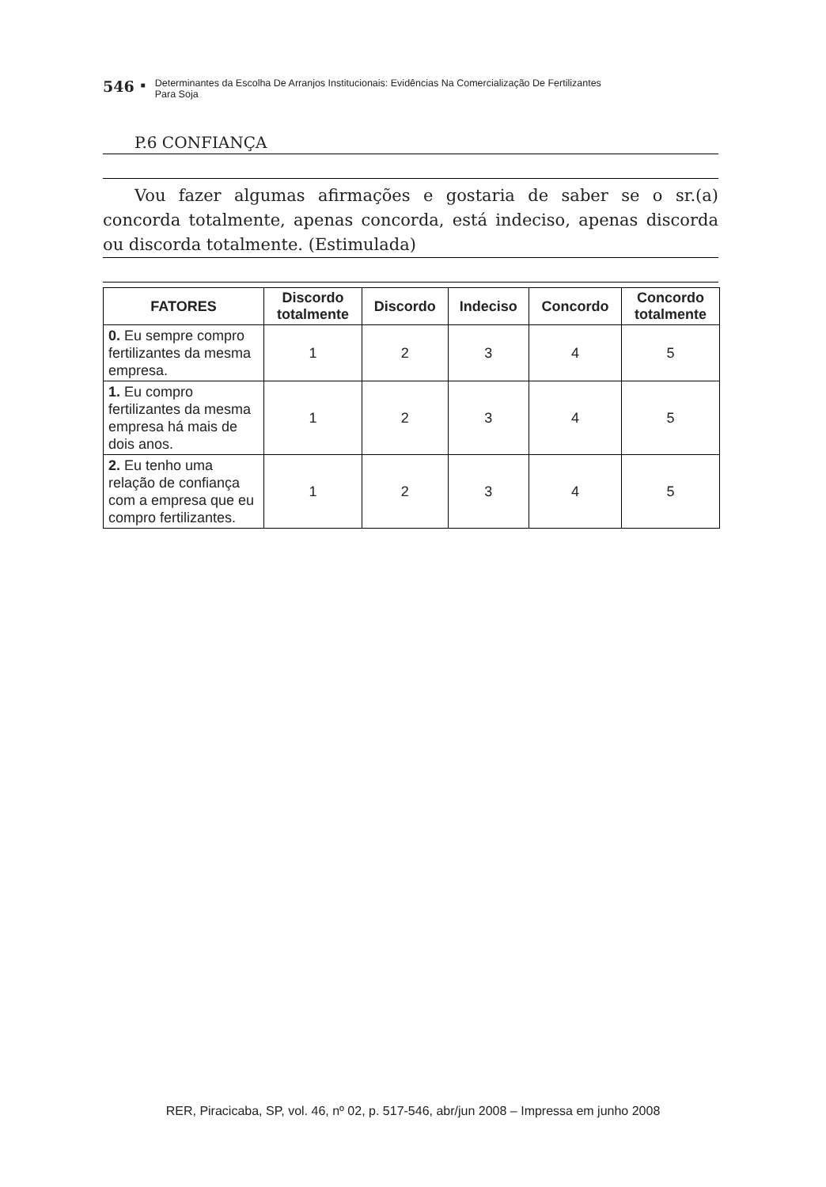546 ■ Determinantes da Escolha De Arranjos Institucionais: Evidências Na Comercialização De Fertilizantes
Para Soja
P.6 CONFIANÇA
Vou fazer algumas afirmações e gostaria de saber se o sr.(a) concorda totalmente, apenas concorda, está indeciso, apenas discorda ou discorda totalmente. (Estimulada)
| FATORES | Discordo totalmente | Discordo | Indeciso | Concordo | Concordo totalmente |
| --- | --- | --- | --- | --- | --- |
| 0. Eu sempre compro fertilizantes da mesma empresa. | 1 | 2 | 3 | 4 | 5 |
| 1. Eu compro fertilizantes da mesma empresa há mais de dois anos. | 1 | 2 | 3 | 4 | 5 |
| 2. Eu tenho uma relação de confiança com a empresa que eu compro fertilizantes. | 1 | 2 | 3 | 4 | 5 |
RER, Piracicaba, SP, vol. 46, nº 02, p. 517-546, abr/jun 2008 – Impressa em junho 2008